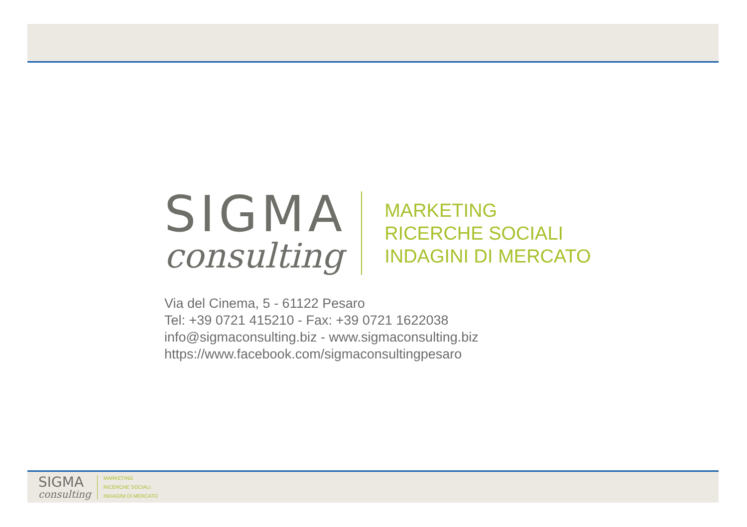SIGMA
consulting
MARKETING
RICERCHE SOCIALI
INDAGINI DI MERCATO
Via del Cinema, 5 - 61122 Pesaro
Tel: +39 0721 415210 - Fax: +39 0721 1622038
info@sigmaconsulting.biz - www.sigmaconsulting.biz
https://www.facebook.com/sigmaconsultingpesaro
SIGMA
consulting
MARKETING
RICERCHE SOCIALI
INDAGINI DI MERCATO